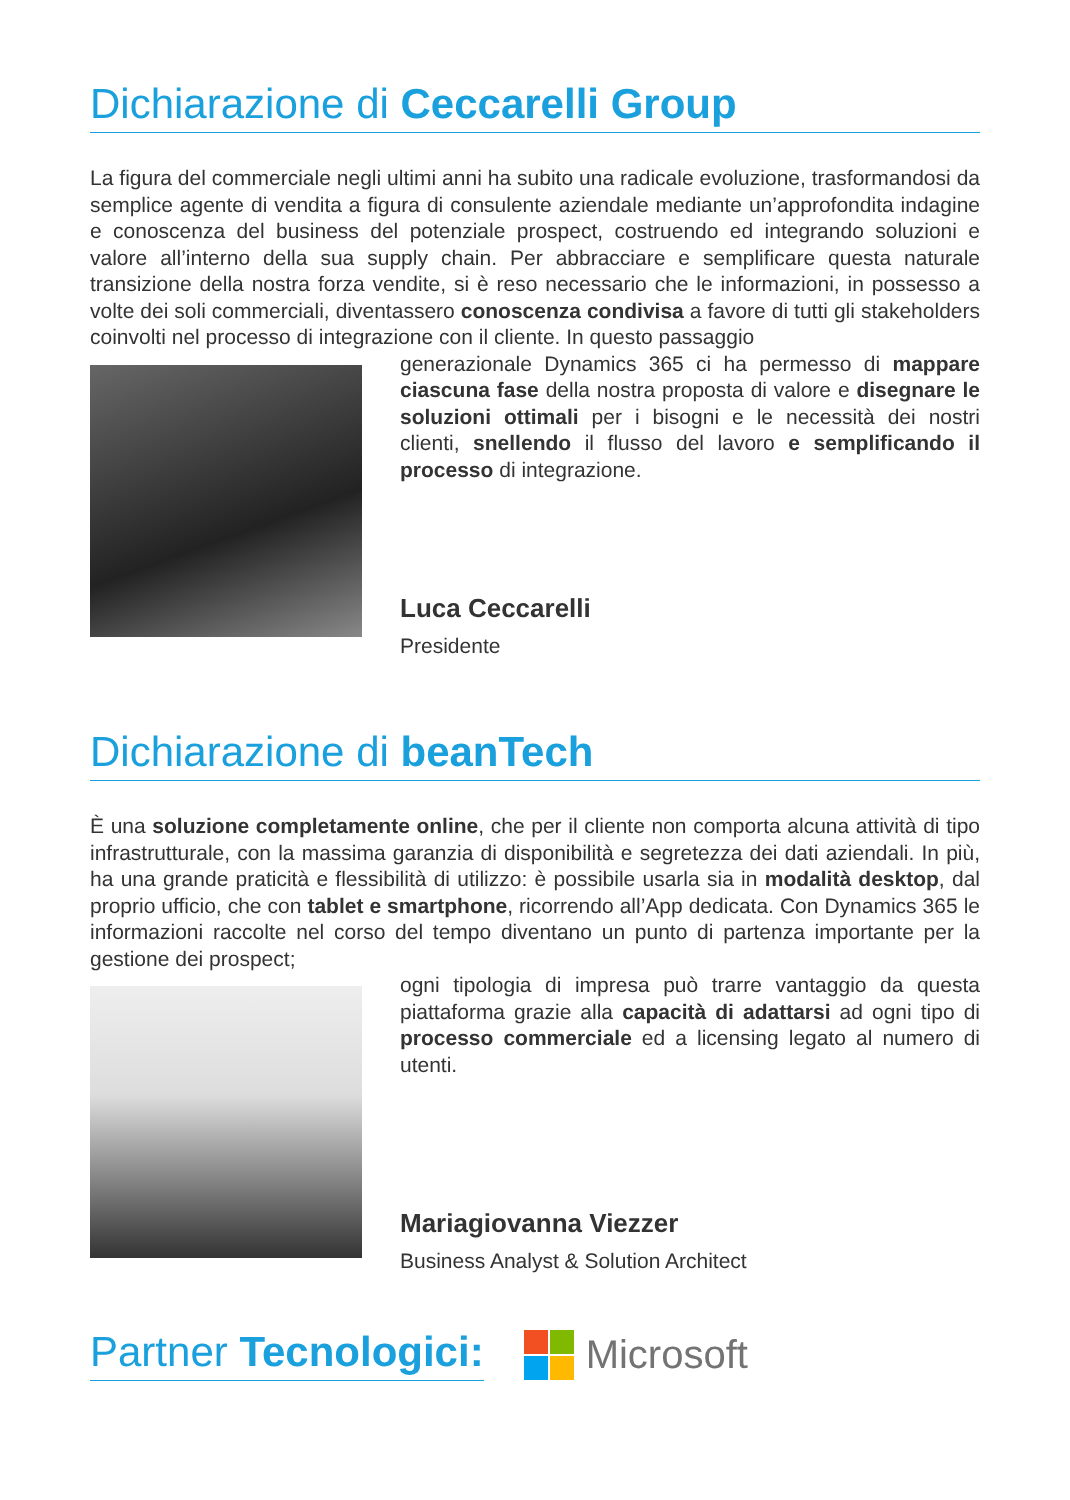Dichiarazione di Ceccarelli Group
La figura del commerciale negli ultimi anni ha subito una radicale evoluzione, trasformandosi da semplice agente di vendita a figura di consulente aziendale mediante un’approfondita indagine e conoscenza del business del potenziale prospect, costruendo ed integrando soluzioni e valore all’interno della sua supply chain. Per abbracciare e semplificare questa naturale transizione della nostra forza vendite, si è reso necessario che le informazioni, in possesso a volte dei soli commerciali, diventassero conoscenza condivisa a favore di tutti gli stakeholders coinvolti nel processo di integrazione con il cliente. In questo passaggio
generazionale Dynamics 365 ci ha permesso di mappare ciascuna fase della nostra proposta di valore e disegnare le soluzioni ottimali per i bisogni e le necessità dei nostri clienti, snellendo il flusso del lavoro e semplificando il processo di integrazione.
Luca Ceccarelli
Presidente
Dichiarazione di beanTech
È una soluzione completamente online, che per il cliente non comporta alcuna attività di tipo infrastrutturale, con la massima garanzia di disponibilità e segretezza dei dati aziendali. In più, ha una grande praticità e flessibilità di utilizzo: è possibile usarla sia in modalità desktop, dal proprio ufficio, che con tablet e smartphone, ricorrendo all’App dedicata. Con Dynamics 365 le informazioni raccolte nel corso del tempo diventano un punto di partenza importante per la gestione dei prospect;
ogni tipologia di impresa può trarre vantaggio da questa piattaforma grazie alla capacità di adattarsi ad ogni tipo di processo commerciale ed a licensing legato al numero di utenti.
Mariagiovanna Viezzer
Business Analyst & Solution Architect
Partner Tecnologici: Microsoft